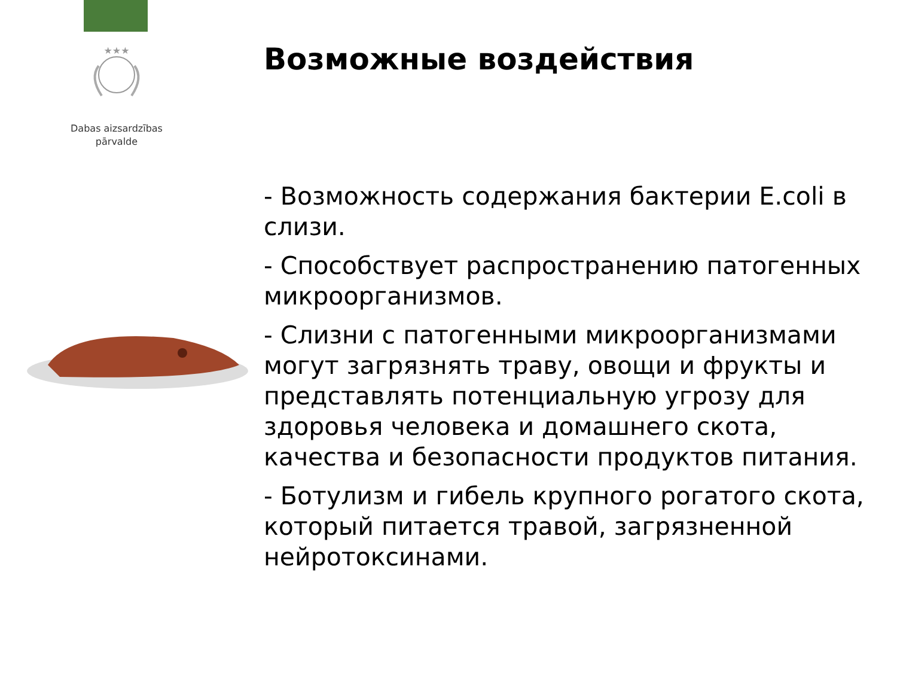★★★
Dabas aizsardzības
pārvalde
Возможные воздействия
- Возможность содержания бактерии E.coli в слизи.
- Способствует распространению патогенных микроорганизмов.
- Слизни с патогенными микроорганизмами могут загрязнять траву, овощи и фрукты и представлять потенциальную угрозу для здоровья человека и домашнего скота, качества и безопасности продуктов питания.
- Ботулизм и гибель крупного рогатого скота, который питается травой, загрязненной нейротоксинами.